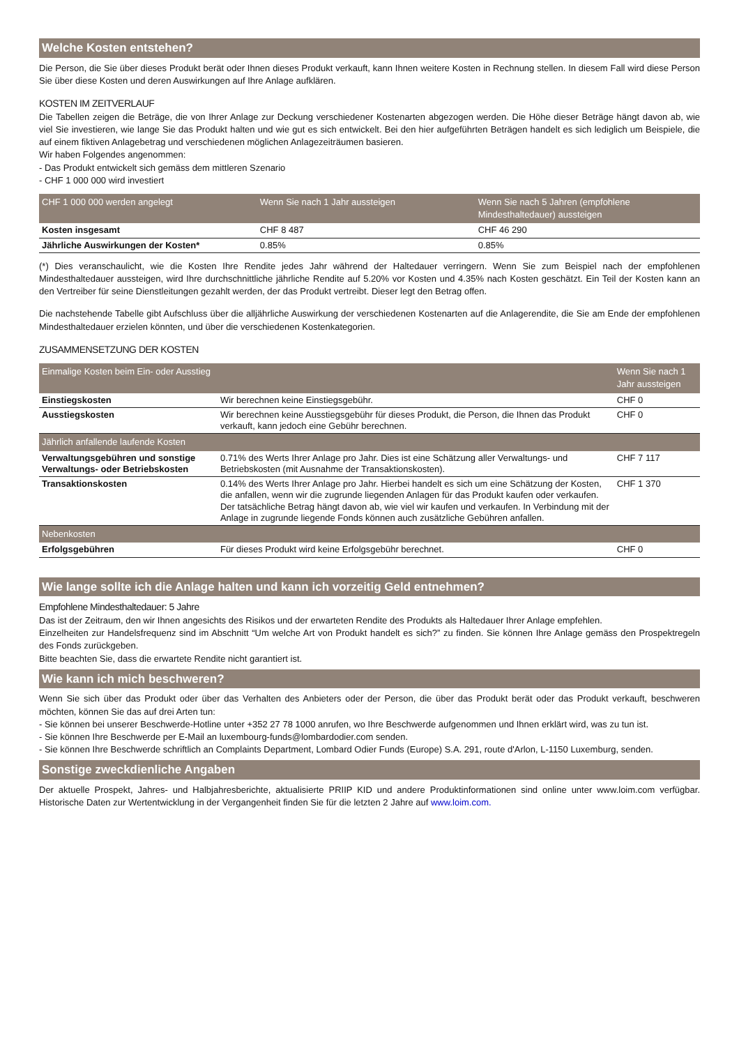Welche Kosten entstehen?
Die Person, die Sie über dieses Produkt berät oder Ihnen dieses Produkt verkauft, kann Ihnen weitere Kosten in Rechnung stellen. In diesem Fall wird diese Person Sie über diese Kosten und deren Auswirkungen auf Ihre Anlage aufklären.
KOSTEN IM ZEITVERLAUF
Die Tabellen zeigen die Beträge, die von Ihrer Anlage zur Deckung verschiedener Kostenarten abgezogen werden. Die Höhe dieser Beträge hängt davon ab, wie viel Sie investieren, wie lange Sie das Produkt halten und wie gut es sich entwickelt. Bei den hier aufgeführten Beträgen handelt es sich lediglich um Beispiele, die auf einem fiktiven Anlagebetrag und verschiedenen möglichen Anlagezeiträumen basieren.
Wir haben Folgendes angenommen:
- Das Produkt entwickelt sich gemäss dem mittleren Szenario
- CHF 1 000 000 wird investiert
| CHF 1 000 000 werden angelegt | Wenn Sie nach 1 Jahr aussteigen | Wenn Sie nach 5 Jahren (empfohlene Mindesthaltedauer) aussteigen |
| --- | --- | --- |
| Kosten insgesamt | CHF 8 487 | CHF 46 290 |
| Jährliche Auswirkungen der Kosten* | 0.85% | 0.85% |
(*) Dies veranschaulicht, wie die Kosten Ihre Rendite jedes Jahr während der Haltedauer verringern. Wenn Sie zum Beispiel nach der empfohlenen Mindesthaltedauer aussteigen, wird Ihre durchschnittliche jährliche Rendite auf 5.20% vor Kosten und 4.35% nach Kosten geschätzt. Ein Teil der Kosten kann an den Vertreiber für seine Dienstleitungen gezahlt werden, der das Produkt vertreibt. Dieser legt den Betrag offen.
Die nachstehende Tabelle gibt Aufschluss über die alljährliche Auswirkung der verschiedenen Kostenarten auf die Anlagerendite, die Sie am Ende der empfohlenen Mindesthaltedauer erzielen könnten, und über die verschiedenen Kostenkategorien.
ZUSAMMENSETZUNG DER KOSTEN
| Einmalige Kosten beim Ein- oder Ausstieg | | Wenn Sie nach 1 Jahr aussteigen |
| --- | --- | --- |
| Einstiegskosten | Wir berechnen keine Einstiegsgebühr. | CHF 0 |
| Ausstiegskosten | Wir berechnen keine Ausstiegsgebühr für dieses Produkt, die Person, die Ihnen das Produkt verkauft, kann jedoch eine Gebühr berechnen. | CHF 0 |
| Jährlich anfallende laufende Kosten | | |
| Verwaltungsgebühren und sonstige Verwaltungs- oder Betriebskosten | 0.71% des Werts Ihrer Anlage pro Jahr. Dies ist eine Schätzung aller Verwaltungs- und Betriebskosten (mit Ausnahme der Transaktionskosten). | CHF 7 117 |
| Transaktionskosten | 0.14% des Werts Ihrer Anlage pro Jahr. Hierbei handelt es sich um eine Schätzung der Kosten, die anfallen, wenn wir die zugrunde liegenden Anlagen für das Produkt kaufen oder verkaufen. Der tatsächliche Betrag hängt davon ab, wie viel wir kaufen und verkaufen. In Verbindung mit der Anlage in zugrunde liegende Fonds können auch zusätzliche Gebühren anfallen. | CHF 1 370 |
| Nebenkosten | | |
| Erfolgsgebühren | Für dieses Produkt wird keine Erfolgsgebühr berechnet. | CHF 0 |
Wie lange sollte ich die Anlage halten und kann ich vorzeitig Geld entnehmen?
Empfohlene Mindesthaltedauer: 5 Jahre
Das ist der Zeitraum, den wir Ihnen angesichts des Risikos und der erwarteten Rendite des Produkts als Haltedauer Ihrer Anlage empfehlen.
Einzelheiten zur Handelsfrequenz sind im Abschnitt “Um welche Art von Produkt handelt es sich?” zu finden. Sie können Ihre Anlage gemäss den Prospektregeln des Fonds zurückgeben.
Bitte beachten Sie, dass die erwartete Rendite nicht garantiert ist.
Wie kann ich mich beschweren?
Wenn Sie sich über das Produkt oder über das Verhalten des Anbieters oder der Person, die über das Produkt berät oder das Produkt verkauft, beschweren möchten, können Sie das auf drei Arten tun:
- Sie können bei unserer Beschwerde-Hotline unter +352 27 78 1000 anrufen, wo Ihre Beschwerde aufgenommen und Ihnen erklärt wird, was zu tun ist.
- Sie können Ihre Beschwerde per E-Mail an luxembourg-funds@lombardodier.com senden.
- Sie können Ihre Beschwerde schriftlich an Complaints Department, Lombard Odier Funds (Europe) S.A. 291, route d'Arlon, L-1150 Luxemburg, senden.
Sonstige zweckdienliche Angaben
Der aktuelle Prospekt, Jahres- und Halbjahresberichte, aktualisierte PRIIP KID und andere Produktinformationen sind online unter www.loim.com verfügbar. Historische Daten zur Wertentwicklung in der Vergangenheit finden Sie für die letzten 2 Jahre auf www.loim.com.